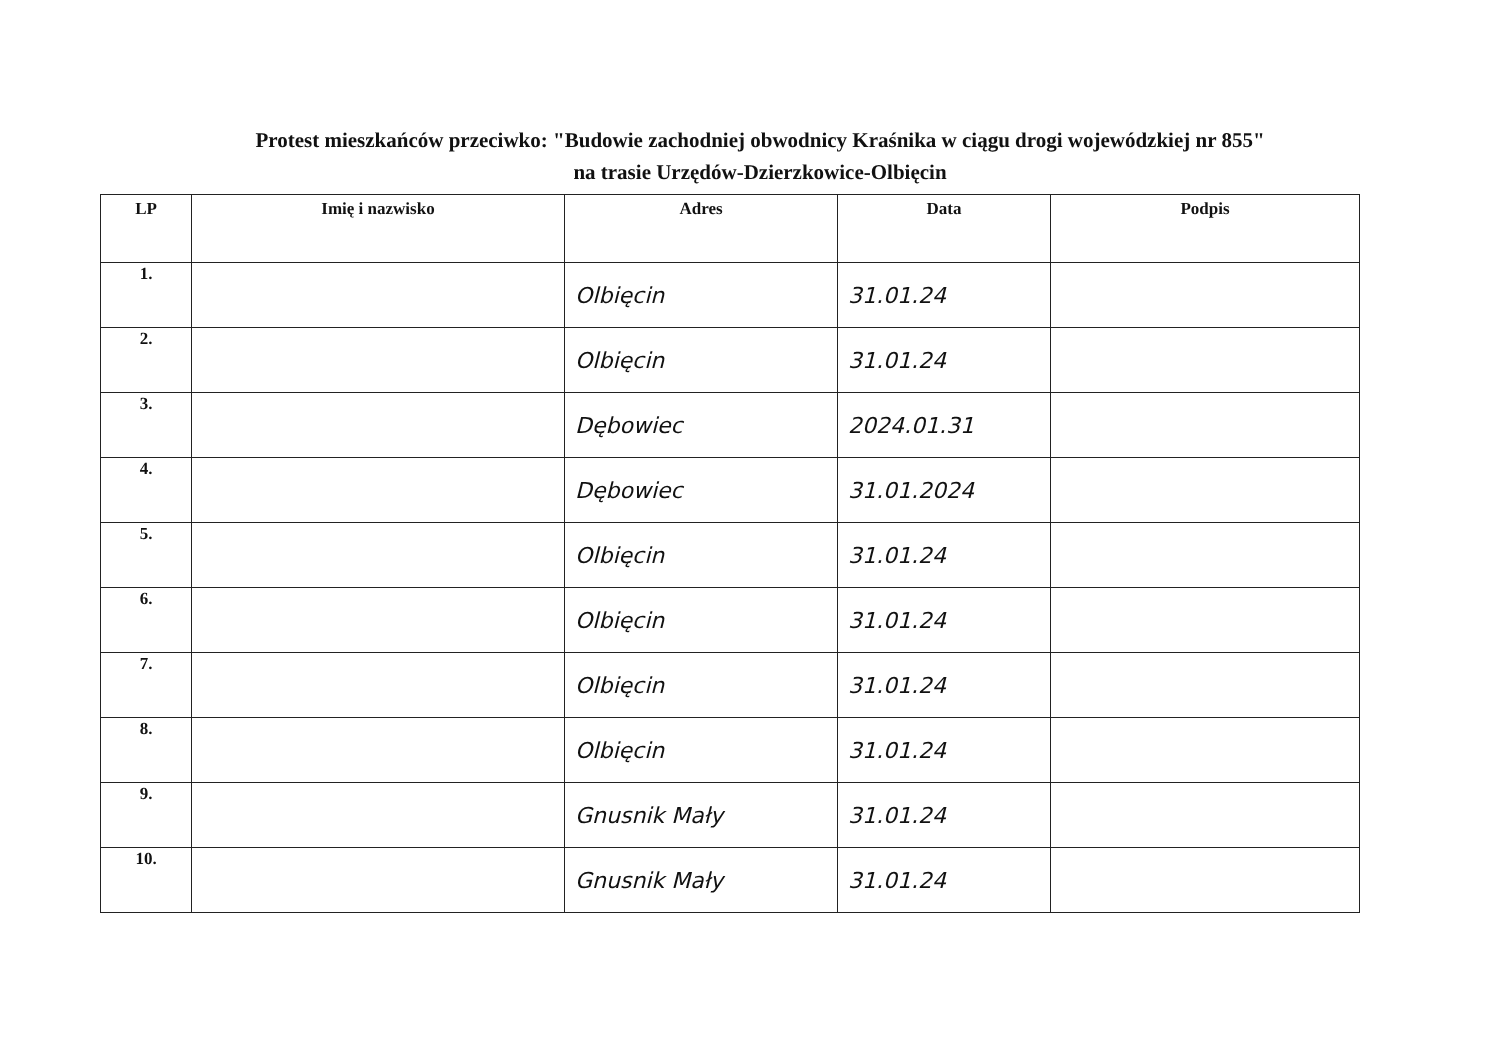Protest mieszkańców przeciwko: "Budowie zachodniej obwodnicy Kraśnika w ciągu drogi wojewódzkiej nr 855"
na trasie Urzędów-Dzierzkowice-Olbięcin
| LP | Imię i nazwisko | Adres | Data | Podpis |
| --- | --- | --- | --- | --- |
| 1. | | Olbięcin | 31.01.24 | |
| 2. | | Olbięcin | 31.01.24 | |
| 3. | | Dębowiec | 2024.01.31 | |
| 4. | | Dębowiec | 31.01.2024 | |
| 5. | | Olbięcin | 31.01.24 | |
| 6. | | Olbięcin | 31.01.24 | |
| 7. | | Olbięcin | 31.01.24 | |
| 8. | | Olbięcin | 31.01.24 | |
| 9. | | Gnusnik Mały | 31.01.24 | |
| 10. | | Gnusnik Mały | 31.01.24 | |